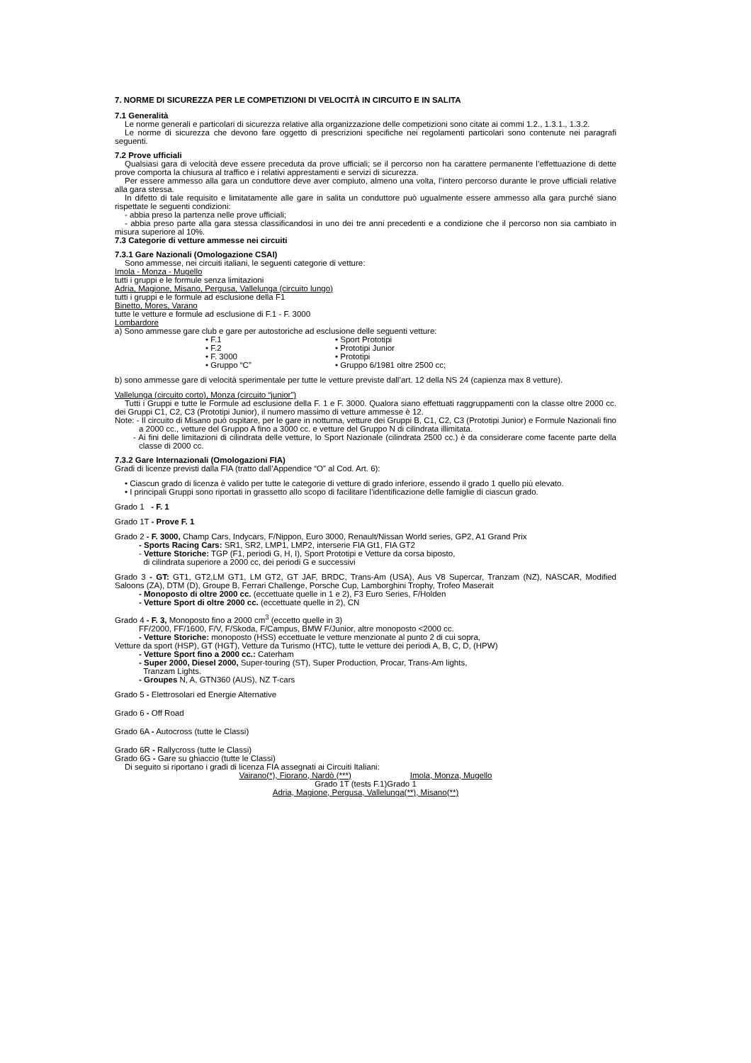7. NORME DI SICUREZZA PER LE COMPETIZIONI DI VELOCITÀ IN CIRCUITO E IN SALITA
7.1 Generalità
Le norme generali e particolari di sicurezza relative alla organizzazione delle competizioni sono citate ai commi 1.2., 1.3.1., 1.3.2.
Le norme di sicurezza che devono fare oggetto di prescrizioni specifiche nei regolamenti particolari sono contenute nei paragrafi seguenti.
7.2 Prove ufficiali
Qualsiasi gara di velocità deve essere preceduta da prove ufficiali; se il percorso non ha carattere permanente l’effettuazione di dette prove comporta la chiusura al traffico e i relativi apprestamenti e servizi di sicurezza.
Per essere ammesso alla gara un conduttore deve aver compiuto, almeno una volta, l’intero percorso durante le prove ufficiali relative alla gara stessa.
In difetto di tale requisito e limitatamente alle gare in salita un conduttore può ugualmente essere ammesso alla gara purché siano rispettate le seguenti condizioni:
- abbia preso la partenza nelle prove ufficiali;
- abbia preso parte alla gara stessa classificandosi in uno dei tre anni precedenti e a condizione che il percorso non sia cambiato in misura superiore al 10%.
7.3 Categorie di vetture ammesse nei circuiti
7.3.1 Gare Nazionali (Omologazione CSAI)
Sono ammesse, nei circuiti italiani, le seguenti categorie di vetture:
Imola - Monza - Mugello
tutti i gruppi e le formule senza limitazioni
Adria, Magione, Misano, Pergusa, Vallelunga (circuito lungo)
tutti i gruppi e le formule ad esclusione della F1
Binetto, Mores, Varano
tutte le vetture e formule ad esclusione di F.1 - F. 3000
Lombardore
a) Sono ammesse gare club e gare per autostoriche ad esclusione delle seguenti vetture:
• F.1
• F.2
• F. 3000
• Gruppo “C”
• Sport Prototipi
• Prototipi Junior
• Prototipi
• Gruppo 6/1981 oltre 2500 cc;
b) sono ammesse gare di velocità sperimentale per tutte le vetture previste dall’art. 12 della NS 24 (capienza max 8 vetture).
Vallelunga (circuito corto), Monza (circuito “junior”)
Tutti i Gruppi e tutte le Formule ad esclusione della F. 1 e F. 3000. Qualora siano effettuati raggruppamenti con la classe oltre 2000 cc. dei Gruppi C1, C2, C3 (Prototipi Junior), il numero massimo di vetture ammesse è 12.
Note: - Il circuito di Misano può ospitare, per le gare in notturna, vetture dei Gruppi B, C1, C2, C3 (Prototipi Junior) e Formule Nazionali fino a 2000 cc., vetture del Gruppo A fino a 3000 cc. e vetture del Gruppo N di cilindrata illimitata.
- Ai fini delle limitazioni di cilindrata delle vetture, lo Sport Nazionale (cilindrata 2500 cc.) è da considerare come facente parte della classe di 2000 cc.
7.3.2 Gare Internazionali (Omologazioni FIA)
Gradi di licenze previsti dalla FIA (tratto dall’Appendice “O” al Cod. Art. 6):
• Ciascun grado di licenza è valido per tutte le categorie di vetture di grado inferiore, essendo il grado 1 quello più elevato.
• I principali Gruppi sono riportati in grassetto allo scopo di facilitare l’identificazione delle famiglie di ciascun grado.
Grado 1 - F. 1
Grado 1T - Prove F. 1
Grado 2 - F. 3000, Champ Cars, Indycars, F/Nippon, Euro 3000, Renault/Nissan World series, GP2, A1 Grand Prix
- Sports Racing Cars: SR1, SR2, LMP1, LMP2, interserie FIA Gt1, FIA GT2
- Vetture Storiche: TGP (F1, periodi G, H, I), Sport Prototipi e Vetture da corsa biposto,
di cilindrata superiore a 2000 cc, dei periodi G e successivi
Grado 3 - GT: GT1, GT2,LM GT1, LM GT2, GT JAF, BRDC, Trans-Am (USA), Aus V8 Supercar, Tranzam (NZ), NASCAR, Modified Saloons (ZA), DTM (D), Groupe B, Ferrari Challenge, Porsche Cup, Lamborghini Trophy, Trofeo Maserait
- Monoposto di oltre 2000 cc. (eccettuate quelle in 1 e 2), F3 Euro Series, F/Holden
- Vetture Sport di oltre 2000 cc. (eccettuate quelle in 2), CN
Grado 4 - F. 3, Monoposto fino a 2000 cm<sup>3</sup> (eccetto quelle in 3)
FF/2000, FF/1600, F/V, F/Skoda, F/Campus, BMW F/Junior, altre monoposto <2000 cc.
- Vetture Storiche: monoposto (HSS) eccettuate le vetture menzionate al punto 2 di cui sopra,
Vetture da sport (HSP), GT (HGT), Vetture da Turismo (HTC), tutte le vetture dei periodi A, B, C, D, (HPW)
- Vetture Sport fino a 2000 cc.: Caterham
- Super 2000, Diesel 2000, Super-touring (ST), Super Production, Procar, Trans-Am lights,
Tranzam Lights.
- Groupes N, A, GTN360 (AUS), NZ T-cars
Grado 5 - Elettrosolari ed Energie Alternative
Grado 6 - Off Road
Grado 6A - Autocross (tutte le Classi)
Grado 6R - Rallycross (tutte le Classi)
Grado 6G - Gare su ghiaccio (tutte le Classi)
Di seguito si riportano i gradi di licenza FIA assegnati ai Circuiti Italiani:
Vairano(*), Fiorano, Nardò (***) Imola, Monza, Mugello
Grado 1T (tests F.1)Grado 1
Adria, Magione, Pergusa, Vallelunga(**), Misano(**)